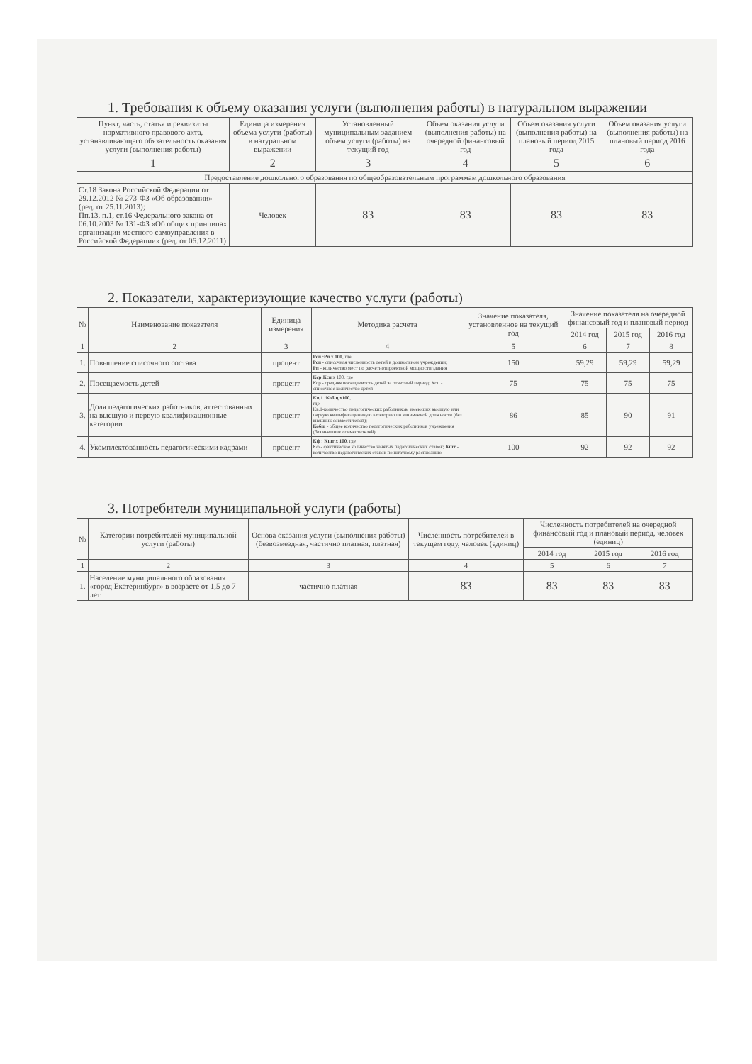1. Требования к объему оказания услуги (выполнения работы) в натуральном выражении
| Пункт, часть, статья и реквизиты нормативного правового акта, устанавливающего обязательность оказания услуги (выполнения работы) | Единица измерения объема услуги (работы) в натуральном выражении | Установленный муниципальным заданием объем услуги (работы) на текущий год | Объем оказания услуги (выполнения работы) на очередной финансовый год | Объем оказания услуги (выполнения работы) на плановый период 2015 года | Объем оказания услуги (выполнения работы) на плановый период 2016 года |
| --- | --- | --- | --- | --- | --- |
| 1 | 2 | 3 | 4 | 5 | 6 |
| Предоставление дошкольного образования по общеобразовательным программам дошкольного образования | | | | | |
| Ст.18 Закона Российской Федерации от 29.12.2012 № 273-ФЗ «Об образовании» (ред. от 25.11.2013); Пп.13, п.1, ст.16 Федерального закона от 06.10.2003 № 131-ФЗ «Об общих принципах организации местного самоуправления в Российской Федерации» (ред. от 06.12.2011) | Человек | 83 | 83 | 83 | 83 |
2. Показатели, характеризующие качество услуги (работы)
| № | Наименование показателя | Единица измерения | Методика расчета | Значение показателя, установленное на текущий год | Значение показателя на очередной финансовый год и плановый период | | |
| --- | --- | --- | --- | --- | --- | --- | --- |
| | | | | | 2014 год | 2015 год | 2016 год |
| 1 | 2 | 3 | 4 | 5 | 6 | 7 | 8 |
| 1. | Повышение списочного состава | процент | Рсп :Рп х 100 , где Рсп - списочная численность детей в дошкольном учреждении; Рп - количество мест по расчетнотпроектной мощности здания | 150 | 59,29 | 59,29 | 59,29 |
| 2. | Посещаемость детей | процент | Кср:Ксп х 100, где Кср - средняя посещаемость детей за отчетный период; Ксп - списочное количество детей | 75 | 75 | 75 | 75 |
| 3. | Доля педагогических работников, аттестованных на высшую и первую квалификационные категории | процент | Кв,1 :Кобщ х100 , где Кв,1-количество педагогических работников, имеющих высшую или первую квалификационную категорию по занимаемой должности (без внешних совместителей); Кобщ - общее количество педагогических работников учреждения (без внешних совместителей) | 86 | 85 | 90 | 91 |
| 4. | Укомплектованность педагогическими кадрами | процент | Кф : Кшт х 100 , где Кф - фактическое количество занятых педагогических ставок; Кшт - количество педагогических ставок по штатному расписанию | 100 | 92 | 92 | 92 |
3. Потребители муниципальной услуги (работы)
| № | Категории потребителей муниципальной услуги (работы) | Основа оказания услуги (выполнения работы) (безвозмездная, частично платная, платная) | Численность потребителей в текущем году, человек (единиц) | Численность потребителей на очередной финансовый год и плановый период, человек (единиц) | | |
| --- | --- | --- | --- | --- | --- | --- |
| | | | | 2014 год | 2015 год | 2016 год |
| 1 | 2 | 3 | 4 | 5 | 6 | 7 |
| 1. | Население муниципального образования «город Екатеринбург» в возрасте от 1,5 до 7 лет | частично платная | 83 | 83 | 83 | 83 |